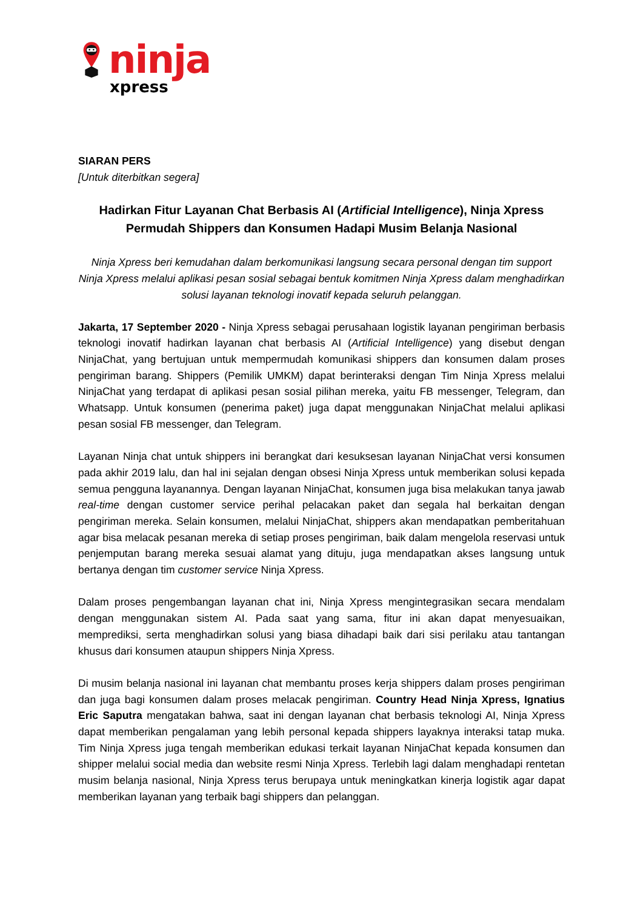ninja
xpress
SIARAN PERS
[Untuk diterbitkan segera]
Hadirkan Fitur Layanan Chat Berbasis AI (Artificial Intelligence), Ninja Xpress Permudah Shippers dan Konsumen Hadapi Musim Belanja Nasional
Ninja Xpress beri kemudahan dalam berkomunikasi langsung secara personal dengan tim support Ninja Xpress melalui aplikasi pesan sosial sebagai bentuk komitmen Ninja Xpress dalam menghadirkan solusi layanan teknologi inovatif kepada seluruh pelanggan.
Jakarta, 17 September 2020 - Ninja Xpress sebagai perusahaan logistik layanan pengiriman berbasis teknologi inovatif hadirkan layanan chat berbasis AI (Artificial Intelligence) yang disebut dengan NinjaChat, yang bertujuan untuk mempermudah komunikasi shippers dan konsumen dalam proses pengiriman barang. Shippers (Pemilik UMKM) dapat berinteraksi dengan Tim Ninja Xpress melalui NinjaChat yang terdapat di aplikasi pesan sosial pilihan mereka, yaitu FB messenger, Telegram, dan Whatsapp. Untuk konsumen (penerima paket) juga dapat menggunakan NinjaChat melalui aplikasi pesan sosial FB messenger, dan Telegram.
Layanan Ninja chat untuk shippers ini berangkat dari kesuksesan layanan NinjaChat versi konsumen pada akhir 2019 lalu, dan hal ini sejalan dengan obsesi Ninja Xpress untuk memberikan solusi kepada semua pengguna layanannya. Dengan layanan NinjaChat, konsumen juga bisa melakukan tanya jawab real-time dengan customer service perihal pelacakan paket dan segala hal berkaitan dengan pengiriman mereka. Selain konsumen, melalui NinjaChat, shippers akan mendapatkan pemberitahuan agar bisa melacak pesanan mereka di setiap proses pengiriman, baik dalam mengelola reservasi untuk penjemputan barang mereka sesuai alamat yang dituju, juga mendapatkan akses langsung untuk bertanya dengan tim customer service Ninja Xpress.
Dalam proses pengembangan layanan chat ini, Ninja Xpress mengintegrasikan secara mendalam dengan menggunakan sistem AI. Pada saat yang sama, fitur ini akan dapat menyesuaikan, memprediksi, serta menghadirkan solusi yang biasa dihadapi baik dari sisi perilaku atau tantangan khusus dari konsumen ataupun shippers Ninja Xpress.
Di musim belanja nasional ini layanan chat membantu proses kerja shippers dalam proses pengiriman dan juga bagi konsumen dalam proses melacak pengiriman. Country Head Ninja Xpress, Ignatius Eric Saputra mengatakan bahwa, saat ini dengan layanan chat berbasis teknologi AI, Ninja Xpress dapat memberikan pengalaman yang lebih personal kepada shippers layaknya interaksi tatap muka. Tim Ninja Xpress juga tengah memberikan edukasi terkait layanan NinjaChat kepada konsumen dan shipper melalui social media dan website resmi Ninja Xpress. Terlebih lagi dalam menghadapi rentetan musim belanja nasional, Ninja Xpress terus berupaya untuk meningkatkan kinerja logistik agar dapat memberikan layanan yang terbaik bagi shippers dan pelanggan.